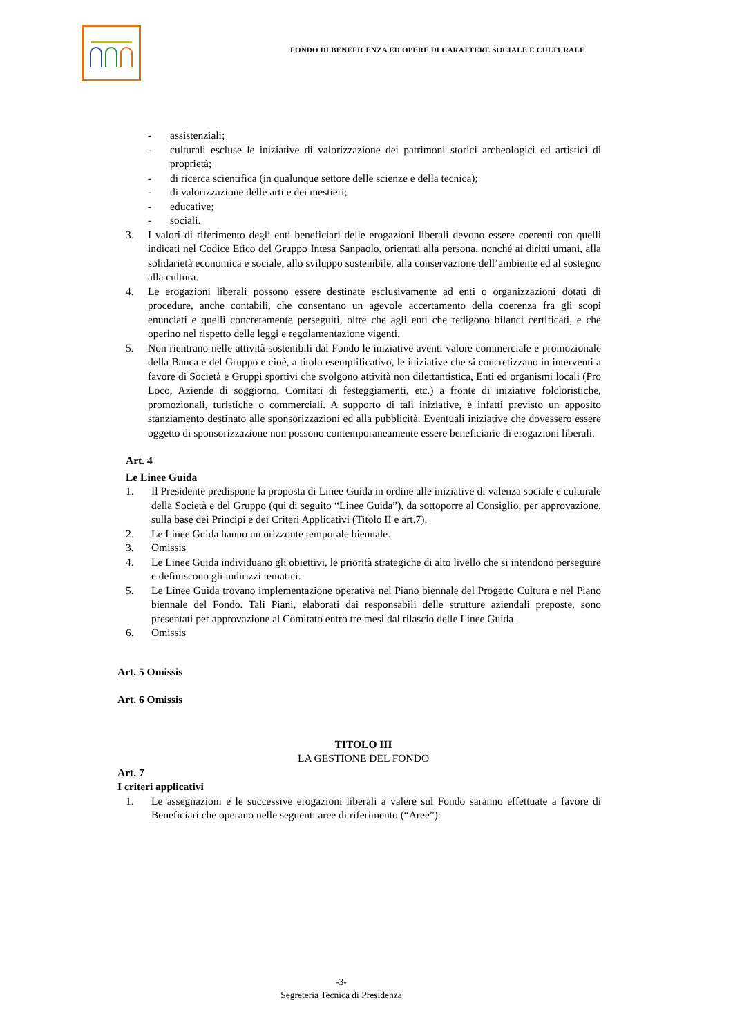FONDO DI BENEFICENZA ED OPERE DI CARATTERE SOCIALE E CULTURALE
- assistenziali;
- culturali escluse le iniziative di valorizzazione dei patrimoni storici archeologici ed artistici di proprietà;
- di ricerca scientifica (in qualunque settore delle scienze e della tecnica);
- di valorizzazione delle arti e dei mestieri;
- educative;
- sociali.
3. I valori di riferimento degli enti beneficiari delle erogazioni liberali devono essere coerenti con quelli indicati nel Codice Etico del Gruppo Intesa Sanpaolo, orientati alla persona, nonché ai diritti umani, alla solidarietà economica e sociale, allo sviluppo sostenibile, alla conservazione dell’ambiente ed al sostegno alla cultura.
4. Le erogazioni liberali possono essere destinate esclusivamente ad enti o organizzazioni dotati di procedure, anche contabili, che consentano un agevole accertamento della coerenza fra gli scopi enunciati e quelli concretamente perseguiti, oltre che agli enti che redigono bilanci certificati, e che operino nel rispetto delle leggi e regolamentazione vigenti.
5. Non rientrano nelle attività sostenibili dal Fondo le iniziative aventi valore commerciale e promozionale della Banca e del Gruppo e cioè, a titolo esemplificativo, le iniziative che si concretizzano in interventi a favore di Società e Gruppi sportivi che svolgono attività non dilettantistica, Enti ed organismi locali (Pro Loco, Aziende di soggiorno, Comitati di festeggiamenti, etc.) a fronte di iniziative folcloristiche, promozionali, turistiche o commerciali. A supporto di tali iniziative, è infatti previsto un apposito stanziamento destinato alle sponsorizzazioni ed alla pubblicità. Eventuali iniziative che dovessero essere oggetto di sponsorizzazione non possono contemporaneamente essere beneficiarie di erogazioni liberali.
Art. 4
Le Linee Guida
1. Il Presidente predispone la proposta di Linee Guida in ordine alle iniziative di valenza sociale e culturale della Società e del Gruppo (qui di seguito “Linee Guida”), da sottoporre al Consiglio, per approvazione, sulla base dei Principi e dei Criteri Applicativi (Titolo II e art.7).
2. Le Linee Guida hanno un orizzonte temporale biennale.
3. Omissis
4. Le Linee Guida individuano gli obiettivi, le priorità strategiche di alto livello che si intendono perseguire e definiscono gli indirizzi tematici.
5. Le Linee Guida trovano implementazione operativa nel Piano biennale del Progetto Cultura e nel Piano biennale del Fondo. Tali Piani, elaborati dai responsabili delle strutture aziendali preposte, sono presentati per approvazione al Comitato entro tre mesi dal rilascio delle Linee Guida.
6. Omissis
Art. 5 Omissis
Art. 6 Omissis
TITOLO III
LA GESTIONE DEL FONDO
Art. 7
I criteri applicativi
1. Le assegnazioni e le successive erogazioni liberali a valere sul Fondo saranno effettuate a favore di Beneficiari che operano nelle seguenti aree di riferimento (“Aree”):
-3-
Segreteria Tecnica di Presidenza